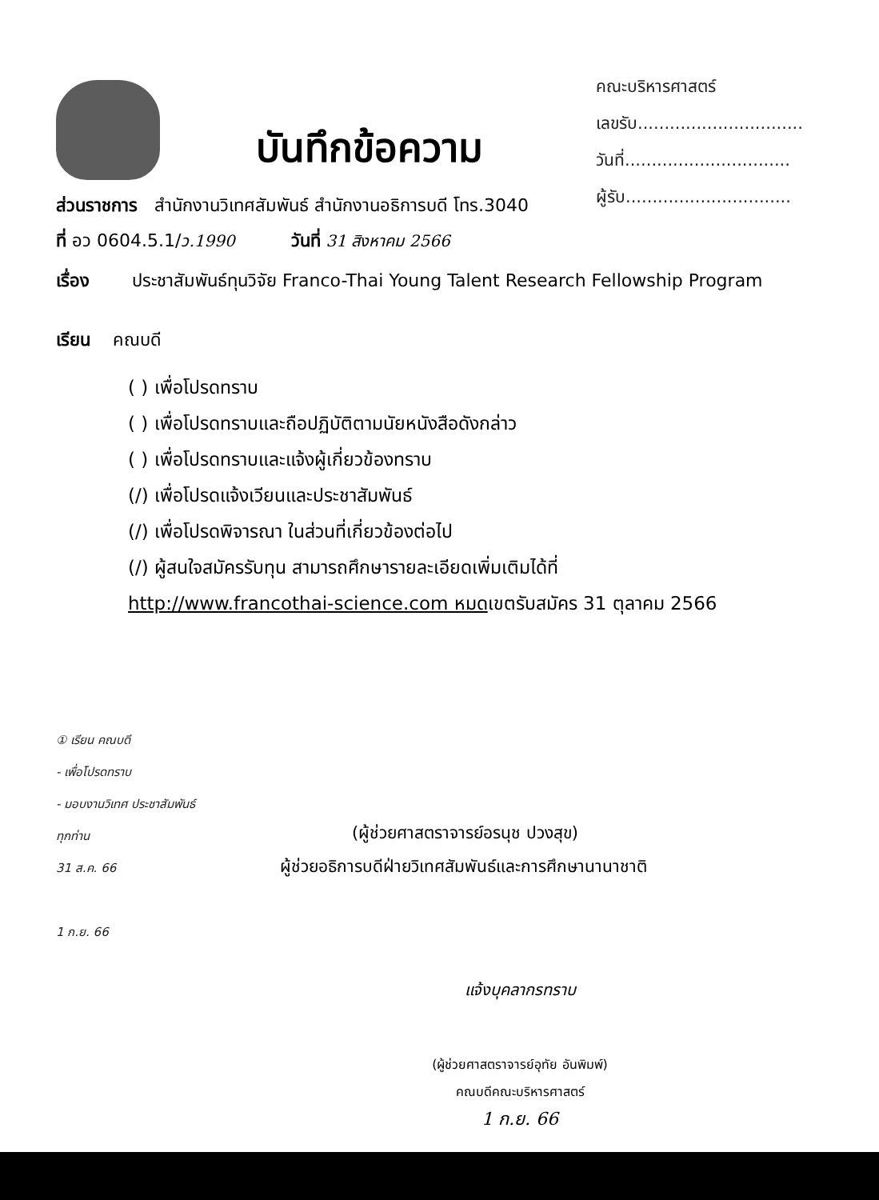คณะบริหารศาสตร์
เลขรับ...............................
วันที่...............................
ผู้รับ...............................
บันทึกข้อความ
ส่วนราชการ สำนักงานวิเทศสัมพันธ์ สำนักงานอธิการบดี โทร.3040
ที่ อว 0604.5.1/ว.1990 วันที่ 31 สิงหาคม 2566
เรื่อง ประชาสัมพันธ์ทุนวิจัย Franco-Thai Young Talent Research Fellowship Program
เรียน คณบดี
( ) เพื่อโปรดทราบ
( ) เพื่อโปรดทราบและถือปฏิบัติตามนัยหนังสือดังกล่าว
( ) เพื่อโปรดทราบและแจ้งผู้เกี่ยวข้องทราบ
(/) เพื่อโปรดแจ้งเวียนและประชาสัมพันธ์
(/) เพื่อโปรดพิจารณา ในส่วนที่เกี่ยวข้องต่อไป
(/) ผู้สนใจสมัครรับทุน สามารถศึกษารายละเอียดเพิ่มเติมได้ที่
http://www.francothai-science.com หมดเขตรับสมัคร 31 ตุลาคม 2566
① เรียน คณบดี
- เพื่อโปรดทราบ
- มอบงานวิเทศ ประชาสัมพันธ์
ทุกท่าน
31 ส.ค. 66
1 ก.ย. 66
(ผู้ช่วยศาสตราจารย์อรนุช ปวงสุข)
ผู้ช่วยอธิการบดีฝ่ายวิเทศสัมพันธ์และการศึกษานานาชาติ
แจ้งบุคลากรทราบ
(ผู้ช่วยศาสตราจารย์อุทัย อันพิมพ์)
คณบดีคณะบริหารศาสตร์
1 ก.ย. 66